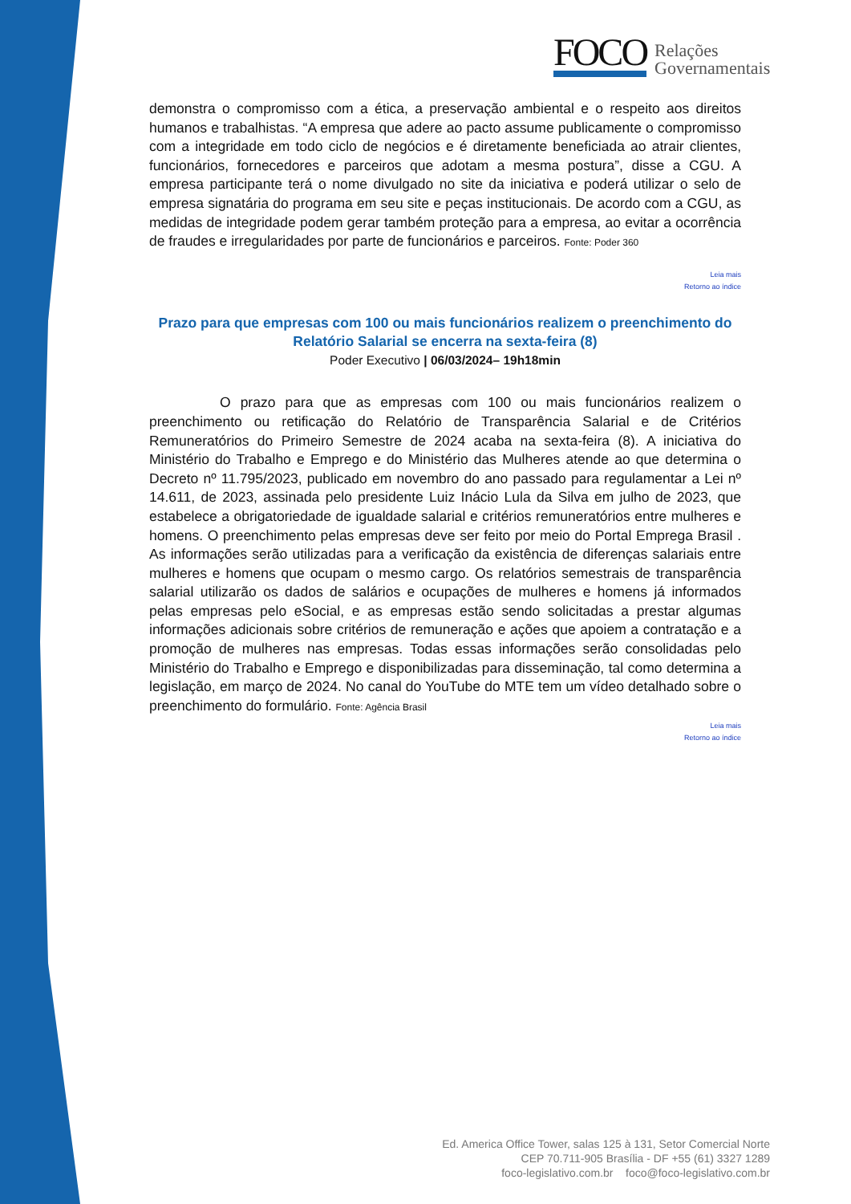FOCO Relações
Governamentais
demonstra o compromisso com a ética, a preservação ambiental e o respeito aos direitos humanos e trabalhistas. “A empresa que adere ao pacto assume publicamente o compromisso com a integridade em todo ciclo de negócios e é diretamente beneficiada ao atrair clientes, funcionários, fornecedores e parceiros que adotam a mesma postura”, disse a CGU. A empresa participante terá o nome divulgado no site da iniciativa e poderá utilizar o selo de empresa signatária do programa em seu site e peças institucionais. De acordo com a CGU, as medidas de integridade podem gerar também proteção para a empresa, ao evitar a ocorrência de fraudes e irregularidades por parte de funcionários e parceiros. Fonte: Poder 360
Leia mais
Retorno ao índice
Prazo para que empresas com 100 ou mais funcionários realizem o preenchimento do Relatório Salarial se encerra na sexta-feira (8)
Poder Executivo | 06/03/2024– 19h18min
O prazo para que as empresas com 100 ou mais funcionários realizem o preenchimento ou retificação do Relatório de Transparência Salarial e de Critérios Remuneratórios do Primeiro Semestre de 2024 acaba na sexta-feira (8). A iniciativa do Ministério do Trabalho e Emprego e do Ministério das Mulheres atende ao que determina o Decreto nº 11.795/2023, publicado em novembro do ano passado para regulamentar a Lei nº 14.611, de 2023, assinada pelo presidente Luiz Inácio Lula da Silva em julho de 2023, que estabelece a obrigatoriedade de igualdade salarial e critérios remuneratórios entre mulheres e homens. O preenchimento pelas empresas deve ser feito por meio do Portal Emprega Brasil . As informações serão utilizadas para a verificação da existência de diferenças salariais entre mulheres e homens que ocupam o mesmo cargo. Os relatórios semestrais de transparência salarial utilizarão os dados de salários e ocupações de mulheres e homens já informados pelas empresas pelo eSocial, e as empresas estão sendo solicitadas a prestar algumas informações adicionais sobre critérios de remuneração e ações que apoiem a contratação e a promoção de mulheres nas empresas. Todas essas informações serão consolidadas pelo Ministério do Trabalho e Emprego e disponibilizadas para disseminação, tal como determina a legislação, em março de 2024. No canal do YouTube do MTE tem um vídeo detalhado sobre o preenchimento do formulário. Fonte: Agência Brasil
Leia mais
Retorno ao índice
Ed. America Office Tower, salas 125 à 131, Setor Comercial Norte
CEP 70.711-905 Brasília - DF +55 (61) 3327 1289
foco-legislativo.com.br foco@foco-legislativo.com.br